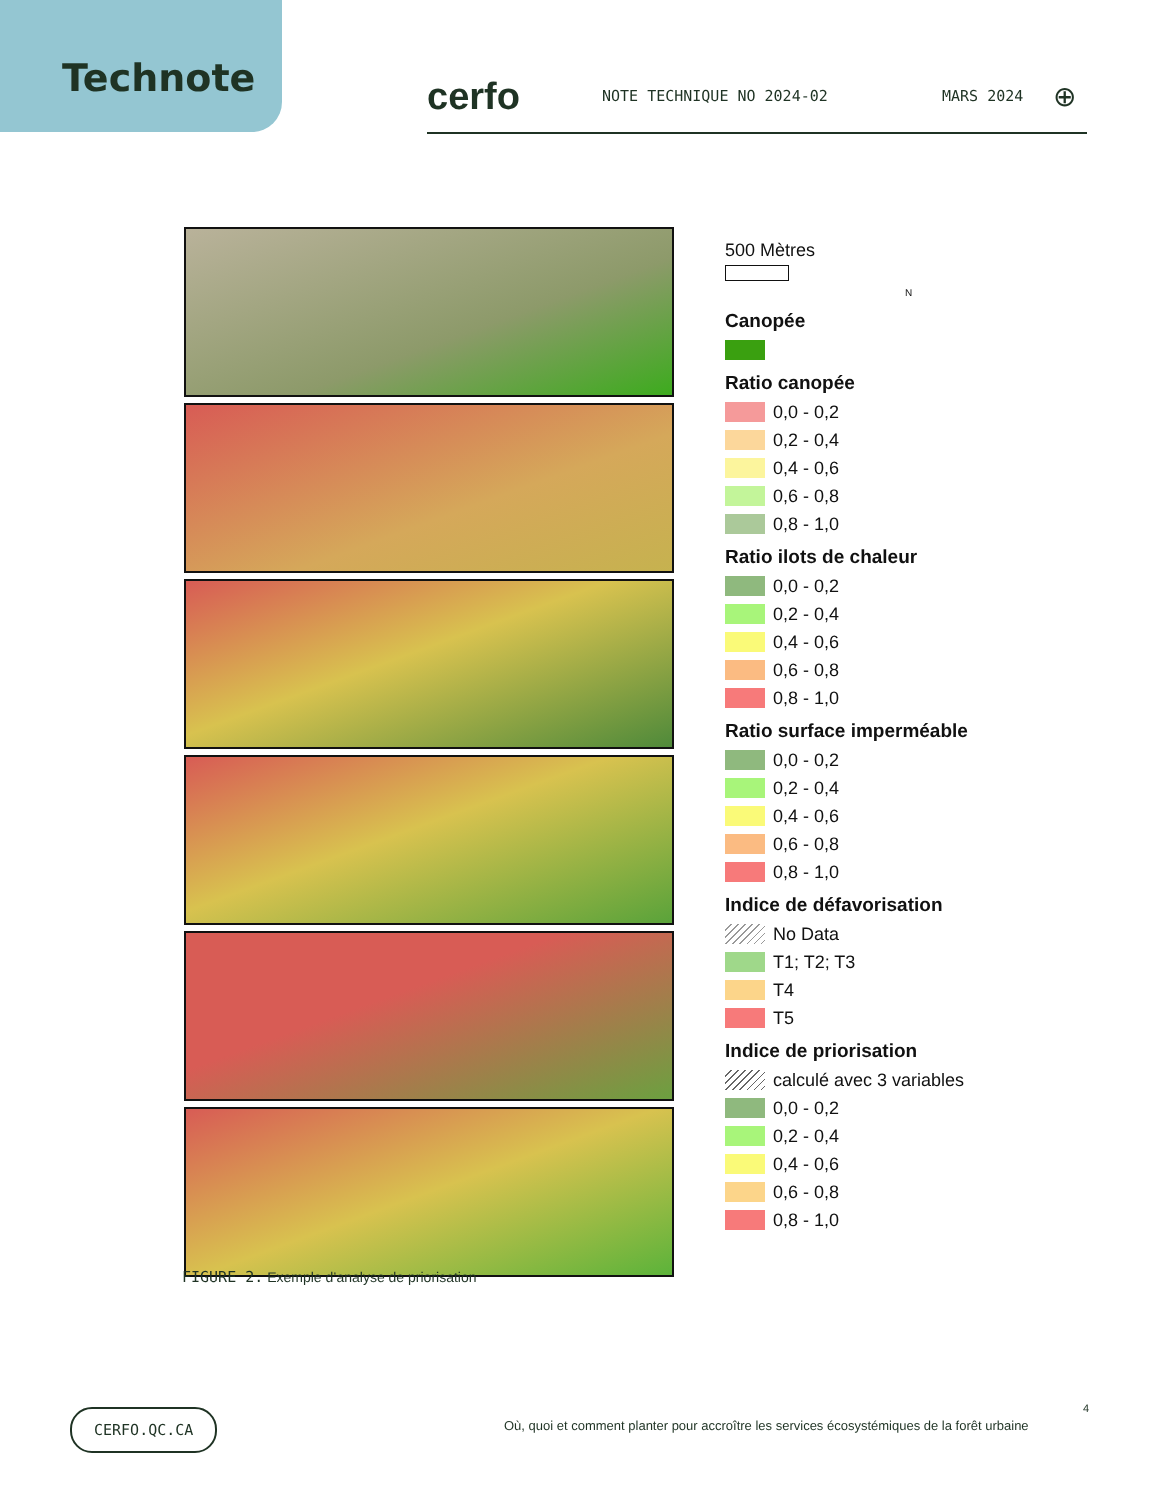Technote
cerfo NOTE TECHNIQUE NO 2024-02 MARS 2024 ⊕
FIGURE 2. Exemple d’analyse de priorisation
500 Mètres
N
Canopée
Ratio canopée
0,0 - 0,2
0,2 - 0,4
0,4 - 0,6
0,6 - 0,8
0,8 - 1,0
Ratio ilots de chaleur
0,0 - 0,2
0,2 - 0,4
0,4 - 0,6
0,6 - 0,8
0,8 - 1,0
Ratio surface imperméable
0,0 - 0,2
0,2 - 0,4
0,4 - 0,6
0,6 - 0,8
0,8 - 1,0
Indice de défavorisation
No Data
T1; T2; T3
T4
T5
Indice de priorisation
calculé avec 3 variables
0,0 - 0,2
0,2 - 0,4
0,4 - 0,6
0,6 - 0,8
0,8 - 1,0
CERFO.QC.CA 4
Où, quoi et comment planter pour accroître les services écosystémiques de la forêt urbaine